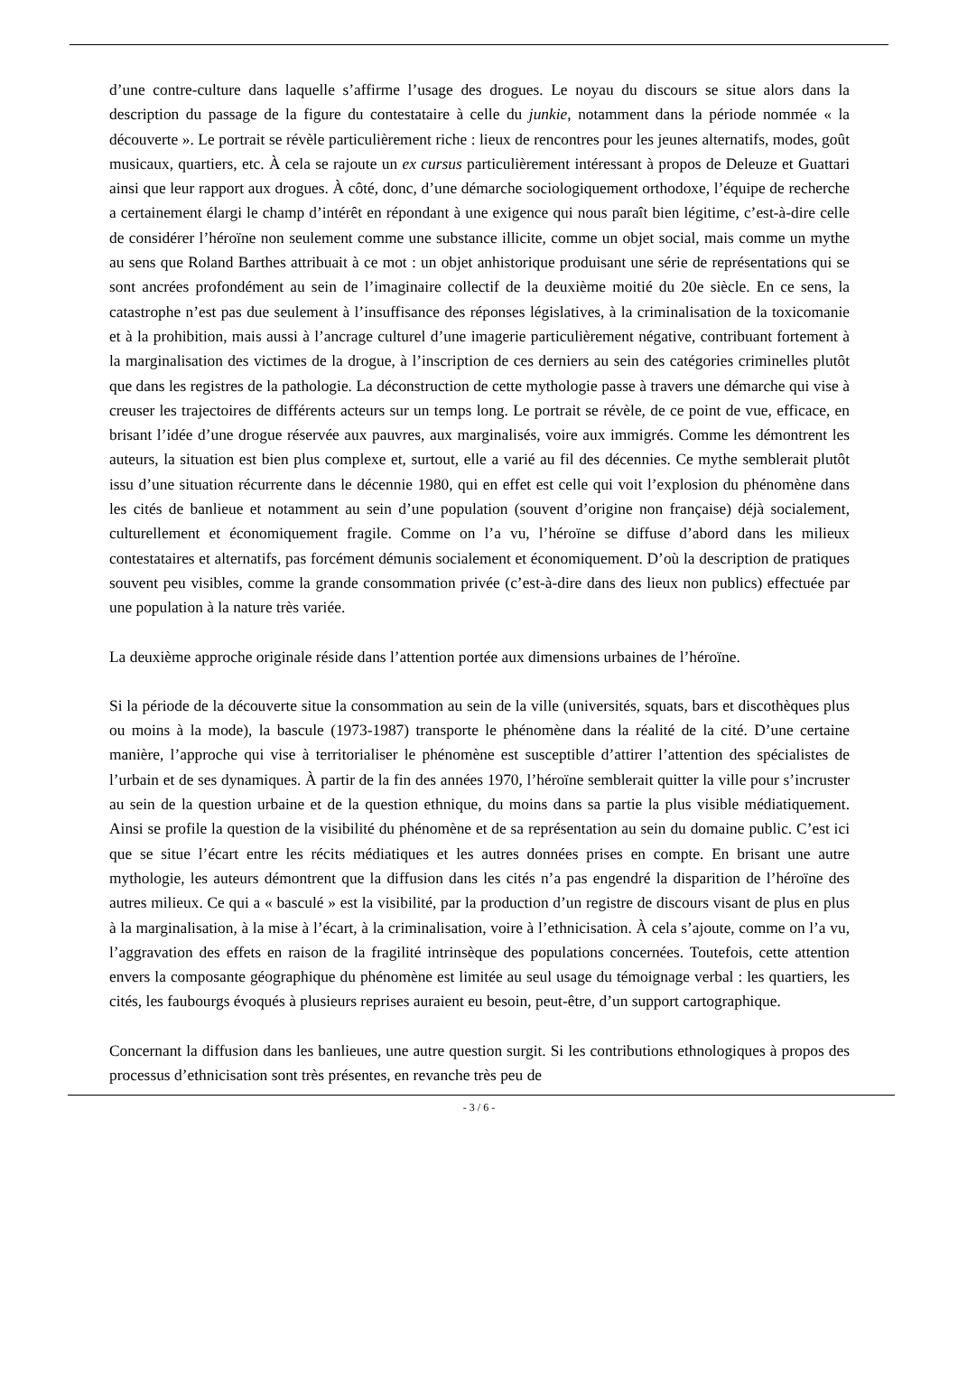d’une contre-culture dans laquelle s’affirme l’usage des drogues. Le noyau du discours se situe alors dans la description du passage de la figure du contestataire à celle du junkie, notamment dans la période nommée « la découverte ». Le portrait se révèle particulièrement riche : lieux de rencontres pour les jeunes alternatifs, modes, goût musicaux, quartiers, etc. À cela se rajoute un ex cursus particulièrement intéressant à propos de Deleuze et Guattari ainsi que leur rapport aux drogues. À côté, donc, d’une démarche sociologiquement orthodoxe, l’équipe de recherche a certainement élargi le champ d’intérêt en répondant à une exigence qui nous paraît bien légitime, c’est-à-dire celle de considérer l’héroïne non seulement comme une substance illicite, comme un objet social, mais comme un mythe au sens que Roland Barthes attribuait à ce mot : un objet anhistorique produisant une série de représentations qui se sont ancrées profondément au sein de l’imaginaire collectif de la deuxième moitié du 20e siècle. En ce sens, la catastrophe n’est pas due seulement à l’insuffisance des réponses législatives, à la criminalisation de la toxicomanie et à la prohibition, mais aussi à l’ancrage culturel d’une imagerie particulièrement négative, contribuant fortement à la marginalisation des victimes de la drogue, à l’inscription de ces derniers au sein des catégories criminelles plutôt que dans les registres de la pathologie. La déconstruction de cette mythologie passe à travers une démarche qui vise à creuser les trajectoires de différents acteurs sur un temps long. Le portrait se révèle, de ce point de vue, efficace, en brisant l’idée d’une drogue réservée aux pauvres, aux marginalisés, voire aux immigrés. Comme les démontrent les auteurs, la situation est bien plus complexe et, surtout, elle a varié au fil des décennies. Ce mythe semblerait plutôt issu d’une situation récurrente dans le décennie 1980, qui en effet est celle qui voit l’explosion du phénomène dans les cités de banlieue et notamment au sein d’une population (souvent d’origine non française) déjà socialement, culturellement et économiquement fragile. Comme on l’a vu, l’héroïne se diffuse d’abord dans les milieux contestataires et alternatifs, pas forcément démunis socialement et économiquement. D’où la description de pratiques souvent peu visibles, comme la grande consommation privée (c’est-à-dire dans des lieux non publics) effectuée par une population à la nature très variée.
La deuxième approche originale réside dans l’attention portée aux dimensions urbaines de l’héroïne.
Si la période de la découverte situe la consommation au sein de la ville (universités, squats, bars et discothèques plus ou moins à la mode), la bascule (1973-1987) transporte le phénomène dans la réalité de la cité. D’une certaine manière, l’approche qui vise à territorialiser le phénomène est susceptible d’attirer l’attention des spécialistes de l’urbain et de ses dynamiques. À partir de la fin des années 1970, l’héroïne semblerait quitter la ville pour s’incruster au sein de la question urbaine et de la question ethnique, du moins dans sa partie la plus visible médiatiquement. Ainsi se profile la question de la visibilité du phénomène et de sa représentation au sein du domaine public. C’est ici que se situe l’écart entre les récits médiatiques et les autres données prises en compte. En brisant une autre mythologie, les auteurs démontrent que la diffusion dans les cités n’a pas engendré la disparition de l’héroïne des autres milieux. Ce qui a « basculé » est la visibilité, par la production d’un registre de discours visant de plus en plus à la marginalisation, à la mise à l’écart, à la criminalisation, voire à l’ethnicisation. À cela s’ajoute, comme on l’a vu, l’aggravation des effets en raison de la fragilité intrinsèque des populations concernées. Toutefois, cette attention envers la composante géographique du phénomène est limitée au seul usage du témoignage verbal : les quartiers, les cités, les faubourgs évoqués à plusieurs reprises auraient eu besoin, peut-être, d’un support cartographique.
Concernant la diffusion dans les banlieues, une autre question surgit. Si les contributions ethnologiques à propos des processus d’ethnicisation sont très présentes, en revanche très peu de
- 3 / 6 -